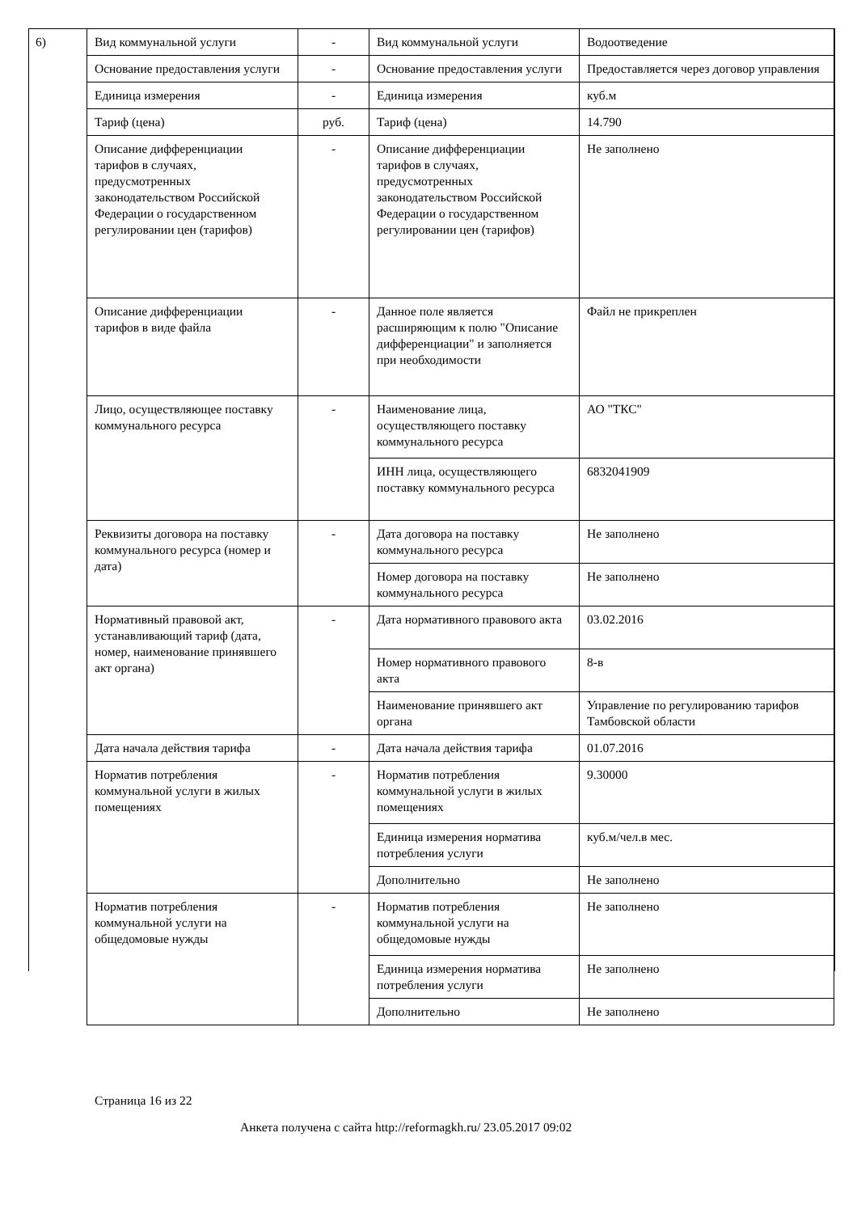6)
| Вид коммунальной услуги | - | Вид коммунальной услуги | Водоотведение |
| Основание предоставления услуги | - | Основание предоставления услуги | Предоставляется через договор управления |
| Единица измерения | - | Единица измерения | куб.м |
| Тариф (цена) | руб. | Тариф (цена) | 14.790 |
| Описание дифференциации тарифов в случаях, предусмотренных законодательством Российской Федерации о государственном регулировании цен (тарифов) | - | Описание дифференциации тарифов в случаях, предусмотренных законодательством Российской Федерации о государственном регулировании цен (тарифов) | Не заполнено |
| Описание дифференциации тарифов в виде файла | - | Данное поле является расширяющим к полю "Описание дифференциации" и заполняется при необходимости | Файл не прикреплен |
| Лицо, осуществляющее поставку коммунального ресурса | - | Наименование лица, осуществляющего поставку коммунального ресурса | АО "ТКС" |
| | | ИНН лица, осуществляющего поставку коммунального ресурса | 6832041909 |
| Реквизиты договора на поставку коммунального ресурса (номер и дата) | - | Дата договора на поставку коммунального ресурса | Не заполнено |
| | | Номер договора на поставку коммунального ресурса | Не заполнено |
| Нормативный правовой акт, устанавливающий тариф (дата, номер, наименование принявшего акт органа) | - | Дата нормативного правового акта | 03.02.2016 |
| | | Номер нормативного правового акта | 8-в |
| | | Наименование принявшего акт органа | Управление по регулированию тарифов Тамбовской области |
| Дата начала действия тарифа | - | Дата начала действия тарифа | 01.07.2016 |
| Норматив потребления коммунальной услуги в жилых помещениях | - | Норматив потребления коммунальной услуги в жилых помещениях | 9.30000 |
| | | Единица измерения норматива потребления услуги | куб.м/чел.в мес. |
| | | Дополнительно | Не заполнено |
| Норматив потребления коммунальной услуги на общедомовые нужды | - | Норматив потребления коммунальной услуги на общедомовые нужды | Не заполнено |
| | | Единица измерения норматива потребления услуги | Не заполнено |
| | | Дополнительно | Не заполнено |
Страница 16 из 22
Анкета получена с сайта http://reformagkh.ru/ 23.05.2017 09:02